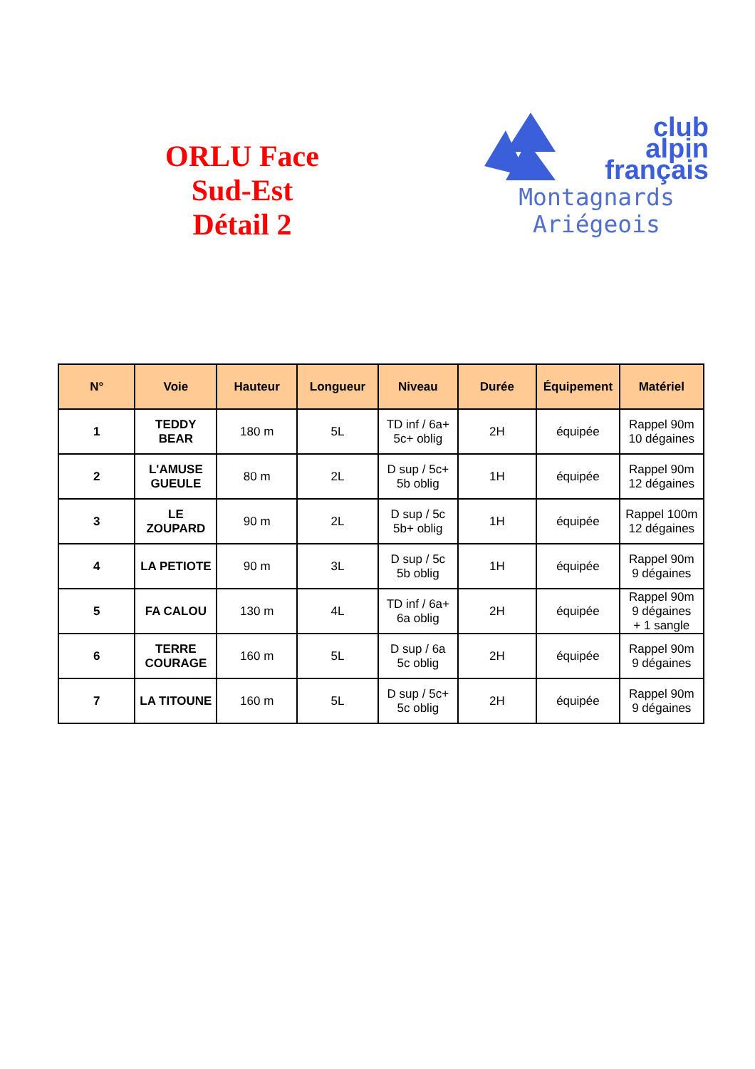ORLU Face
Sud-Est
Détail 2
club
alpin
français
Montagnards
Ariégeois
| N° | Voie | Hauteur | Longueur | Niveau | Durée | Équipement | Matériel |
| --- | --- | --- | --- | --- | --- | --- | --- |
| 1 | TEDDY BEAR | 180 m | 5L | TD inf / 6a+ 5c+ oblig | 2H | équipée | Rappel 90m 10 dégaines |
| 2 | L'AMUSE GUEULE | 80 m | 2L | D sup / 5c+ 5b oblig | 1H | équipée | Rappel 90m 12 dégaines |
| 3 | LE ZOUPARD | 90 m | 2L | D sup / 5c 5b+ oblig | 1H | équipée | Rappel 100m 12 dégaines |
| 4 | LA PETIOTE | 90 m | 3L | D sup / 5c 5b oblig | 1H | équipée | Rappel 90m 9 dégaines |
| 5 | FA CALOU | 130 m | 4L | TD inf / 6a+ 6a oblig | 2H | équipée | Rappel 90m 9 dégaines + 1 sangle |
| 6 | TERRE COURAGE | 160 m | 5L | D sup / 6a 5c oblig | 2H | équipée | Rappel 90m 9 dégaines |
| 7 | LA TITOUNE | 160 m | 5L | D sup / 5c+ 5c oblig | 2H | équipée | Rappel 90m 9 dégaines |